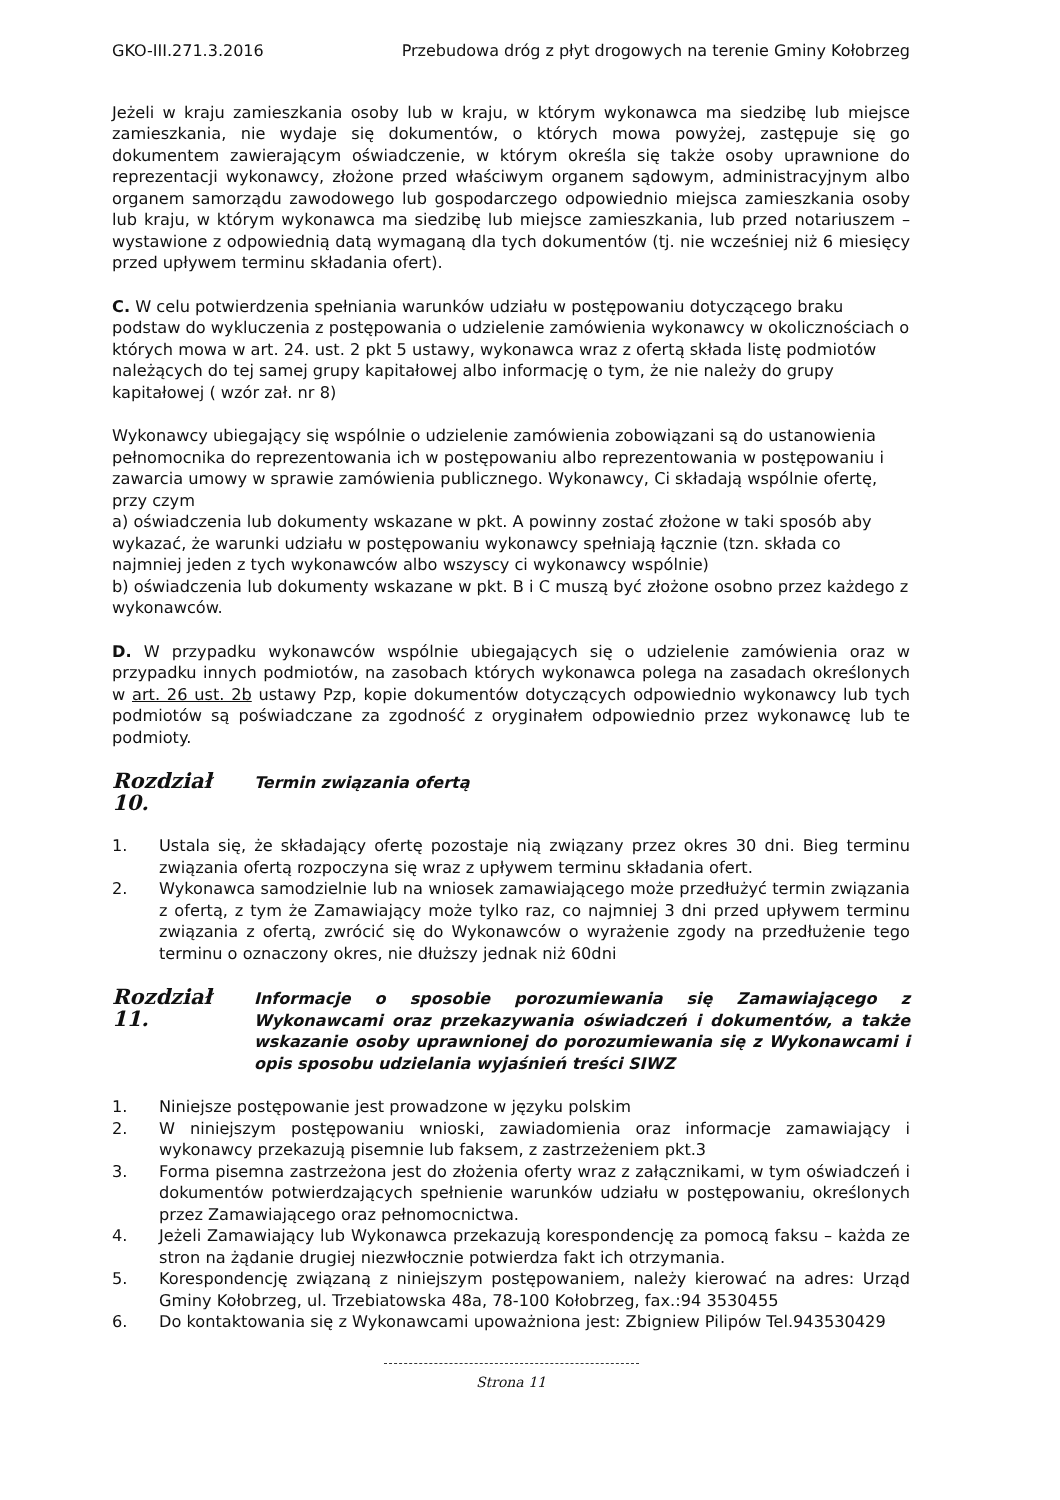GKO-III.271.3.2016 Przebudowa dróg z płyt drogowych na terenie Gminy Kołobrzeg
Jeżeli w kraju zamieszkania osoby lub w kraju, w którym wykonawca ma siedzibę lub miejsce zamieszkania, nie wydaje się dokumentów, o których mowa powyżej, zastępuje się go dokumentem zawierającym oświadczenie, w którym określa się także osoby uprawnione do reprezentacji wykonawcy, złożone przed właściwym organem sądowym, administracyjnym albo organem samorządu zawodowego lub gospodarczego odpowiednio miejsca zamieszkania osoby lub kraju, w którym wykonawca ma siedzibę lub miejsce zamieszkania, lub przed notariuszem – wystawione z odpowiednią datą wymaganą dla tych dokumentów (tj. nie wcześniej niż 6 miesięcy przed upływem terminu składania ofert).
C. W celu potwierdzenia spełniania warunków udziału w postępowaniu dotyczącego braku podstaw do wykluczenia z postępowania o udzielenie zamówienia wykonawcy w okolicznościach o których mowa w art. 24. ust. 2 pkt 5 ustawy, wykonawca wraz z ofertą składa listę podmiotów należących do tej samej grupy kapitałowej albo informację o tym, że nie należy do grupy kapitałowej ( wzór zał. nr 8)
Wykonawcy ubiegający się wspólnie o udzielenie zamówienia zobowiązani są do ustanowienia pełnomocnika do reprezentowania ich w postępowaniu albo reprezentowania w postępowaniu i zawarcia umowy w sprawie zamówienia publicznego. Wykonawcy, Ci składają wspólnie ofertę, przy czym
a) oświadczenia lub dokumenty wskazane w pkt. A powinny zostać złożone w taki sposób aby wykazać, że warunki udziału w postępowaniu wykonawcy spełniają łącznie (tzn. składa co najmniej jeden z tych wykonawców albo wszyscy ci wykonawcy wspólnie)
b) oświadczenia lub dokumenty wskazane w pkt. B i C muszą być złożone osobno przez każdego z wykonawców.
D. W przypadku wykonawców wspólnie ubiegających się o udzielenie zamówienia oraz w przypadku innych podmiotów, na zasobach których wykonawca polega na zasadach określonych w art. 26 ust. 2b ustawy Pzp, kopie dokumentów dotyczących odpowiednio wykonawcy lub tych podmiotów są poświadczane za zgodność z oryginałem odpowiednio przez wykonawcę lub te podmioty.
Rozdział 10. Termin związania ofertą
1. Ustala się, że składający ofertę pozostaje nią związany przez okres 30 dni. Bieg terminu związania ofertą rozpoczyna się wraz z upływem terminu składania ofert.
2. Wykonawca samodzielnie lub na wniosek zamawiającego może przedłużyć termin związania z ofertą, z tym że Zamawiający może tylko raz, co najmniej 3 dni przed upływem terminu związania z ofertą, zwrócić się do Wykonawców o wyrażenie zgody na przedłużenie tego terminu o oznaczony okres, nie dłuższy jednak niż 60dni
Rozdział 11. Informacje o sposobie porozumiewania się Zamawiającego z Wykonawcami oraz przekazywania oświadczeń i dokumentów, a także wskazanie osoby uprawnionej do porozumiewania się z Wykonawcami i opis sposobu udzielania wyjaśnień treści SIWZ
1. Niniejsze postępowanie jest prowadzone w języku polskim
2. W niniejszym postępowaniu wnioski, zawiadomienia oraz informacje zamawiający i wykonawcy przekazują pisemnie lub faksem, z zastrzeżeniem pkt.3
3. Forma pisemna zastrzeżona jest do złożenia oferty wraz z załącznikami, w tym oświadczeń i dokumentów potwierdzających spełnienie warunków udziału w postępowaniu, określonych przez Zamawiającego oraz pełnomocnictwa.
4. Jeżeli Zamawiający lub Wykonawca przekazują korespondencję za pomocą faksu – każda ze stron na żądanie drugiej niezwłocznie potwierdza fakt ich otrzymania.
5. Korespondencję związaną z niniejszym postępowaniem, należy kierować na adres: Urząd Gminy Kołobrzeg, ul. Trzebiatowska 48a, 78-100 Kołobrzeg, fax.:94 3530455
6. Do kontaktowania się z Wykonawcami upoważniona jest: Zbigniew Pilipów Tel.943530429
Strona 11